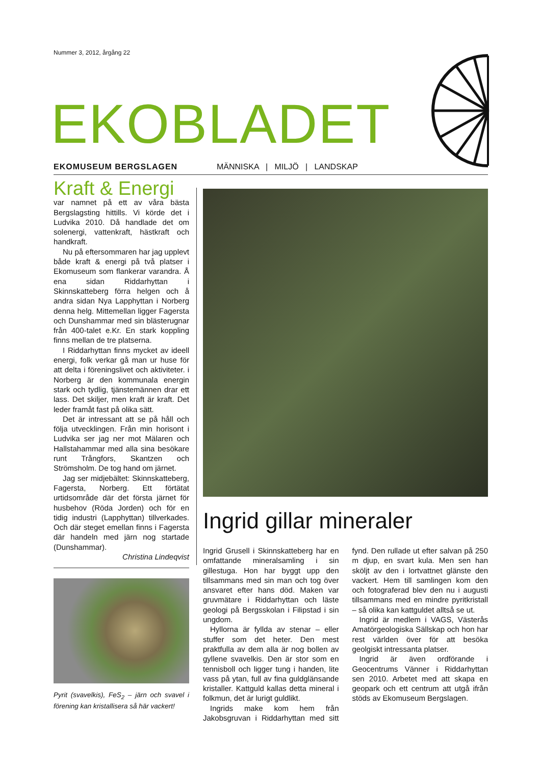Nummer 3, 2012, årgång 22
EKOBLADET
EKOMUSEUM BERGSLAGEN MÄNNISKA | MILJÖ | LANDSKAP
Kraft & Energi
var namnet på ett av våra bästa Bergslagsting hittills. Vi körde det i Ludvika 2010. Då handlade det om solenergi, vattenkraft, hästkraft och handkraft.
Nu på eftersommaren har jag upplevt både kraft & energi på två platser i Ekomuseum som flankerar varandra. Å ena sidan Riddarhyttan i Skinnskatteberg förra helgen och å andra sidan Nya Lapphyttan i Norberg denna helg. Mittemellan ligger Fagersta och Dunshammar med sin blästerugnar från 400-talet e.Kr. En stark koppling finns mellan de tre platserna.
I Riddarhyttan finns mycket av ideell energi, folk verkar gå man ur huse för att delta i föreningslivet och aktiviteter. i Norberg är den kommunala energin stark och tydlig, tjänstemännen drar ett lass. Det skiljer, men kraft är kraft. Det leder framåt fast på olika sätt.
Det är intressant att se på håll och följa utvecklingen. Från min horisont i Ludvika ser jag ner mot Mälaren och Hallstahammar med alla sina besökare runt Trångfors, Skantzen och Strömsholm. De tog hand om järnet.
Jag ser midjebältet: Skinnskatteberg, Fagersta, Norberg. Ett förtätat urtidsområde där det första järnet för husbehov (Röda Jorden) och för en tidig industri (Lapphyttan) tillverkades. Och där steget emellan finns i Fagersta där handeln med järn nog startade (Dunshammar).
Christina Lindeqvist
Pyrit (svavelkis), FeS<sub>2</sub> – järn och svavel i förening kan kristallisera så här vackert!
Ingrid gillar mineraler
Ingrid Grusell i Skinnskatteberg har en omfattande mineralsamling i sin gillestuga. Hon har byggt upp den tillsammans med sin man och tog över ansvaret efter hans död. Maken var gruvmätare i Riddarhyttan och läste geologi på Bergsskolan i Filipstad i sin ungdom.
Hyllorna är fyllda av stenar – eller stuffer som det heter. Den mest praktfulla av dem alla är nog bollen av gyllene svavelkis. Den är stor som en tennisboll och ligger tung i handen, lite vass på ytan, full av fina guldglänsande kristaller. Kattguld kallas detta mineral i folkmun, det är lurigt guldlikt.
Ingrids make kom hem från Jakobsgruvan i Riddarhyttan med sitt fynd. Den rullade ut efter salvan på 250 m djup, en svart kula. Men sen han sköljt av den i lortvattnet glänste den vackert. Hem till samlingen kom den och fotograferad blev den nu i augusti tillsammans med en mindre pyritkristall – så olika kan kattguldet alltså se ut.
Ingrid är medlem i VAGS, Västerås Amatörgeologiska Sällskap och hon har rest världen över för att besöka geolgiskt intressanta platser.
Ingrid är även ordförande i Geocentrums Vänner i Riddarhyttan sen 2010. Arbetet med att skapa en geopark och ett centrum att utgå ifrån stöds av Ekomuseum Bergslagen.